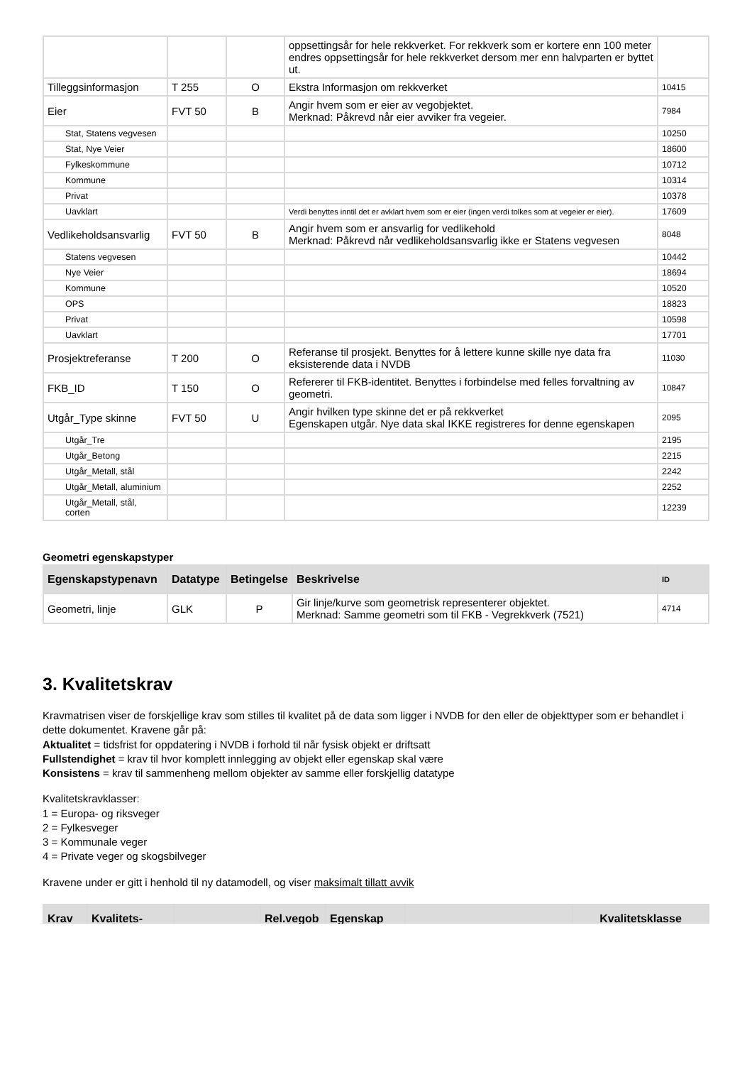| | | | oppsettingsår for hele rekkverket. For rekkverk som er kortere enn 100 meter endres oppsettingsår for hele rekkverket dersom mer enn halvparten er byttet ut. | |
| Tilleggsinformasjon | T 255 | O | Ekstra Informasjon om rekkverket | 10415 |
| Eier | FVT 50 | B | Angir hvem som er eier av vegobjektet. Merknad: Påkrevd når eier avviker fra vegeier. | 7984 |
| Stat, Statens vegvesen | | | | 10250 |
| Stat, Nye Veier | | | | 18600 |
| Fylkeskommune | | | | 10712 |
| Kommune | | | | 10314 |
| Privat | | | | 10378 |
| Uavklart | | | Verdi benyttes inntil det er avklart hvem som er eier (ingen verdi tolkes som at vegeier er eier). | 17609 |
| Vedlikeholdsansvarlig | FVT 50 | B | Angir hvem som er ansvarlig for vedlikehold Merknad: Påkrevd når vedlikeholdsansvarlig ikke er Statens vegvesen | 8048 |
| Statens vegvesen | | | | 10442 |
| Nye Veier | | | | 18694 |
| Kommune | | | | 10520 |
| OPS | | | | 18823 |
| Privat | | | | 10598 |
| Uavklart | | | | 17701 |
| Prosjektreferanse | T 200 | O | Referanse til prosjekt. Benyttes for å lettere kunne skille nye data fra eksisterende data i NVDB | 11030 |
| FKB_ID | T 150 | O | Refererer til FKB-identitet. Benyttes i forbindelse med felles forvaltning av geometri. | 10847 |
| Utgår_Type skinne | FVT 50 | U | Angir hvilken type skinne det er på rekkverket Egenskapen utgår. Nye data skal IKKE registreres for denne egenskapen | 2095 |
| Utgår_Tre | | | | 2195 |
| Utgår_Betong | | | | 2215 |
| Utgår_Metall, stål | | | | 2242 |
| Utgår_Metall, aluminium | | | | 2252 |
| Utgår_Metall, stål, corten | | | | 12239 |
Geometri egenskapstyper
| Egenskapstypenavn | Datatype | Betingelse | Beskrivelse | ID |
| --- | --- | --- | --- | --- |
| Geometri, linje | GLK | P | Gir linje/kurve som geometrisk representerer objektet. Merknad: Samme geometri som til FKB - Vegrekkverk (7521) | 4714 |
3. Kvalitetskrav
Kravmatrisen viser de forskjellige krav som stilles til kvalitet på de data som ligger i NVDB for den eller de objekttyper som er behandlet i dette dokumentet. Kravene går på:
Aktualitet = tidsfrist for oppdatering i NVDB i forhold til når fysisk objekt er driftsatt
Fullstendighet = krav til hvor komplett innlegging av objekt eller egenskap skal være
Konsistens = krav til sammenheng mellom objekter av samme eller forskjellig datatype
Kvalitetskravklasser:
1 = Europa- og riksveger
2 = Fylkesveger
3 = Kommunale veger
4 = Private veger og skogsbilveger
Kravene under er gitt i henhold til ny datamodell, og viser maksimalt tillatt avvik
| Krav | Kvalitets- | | Rel.vegob | Egenskap | | Kvalitetsklasse |
| --- | --- | --- | --- | --- | --- | --- |